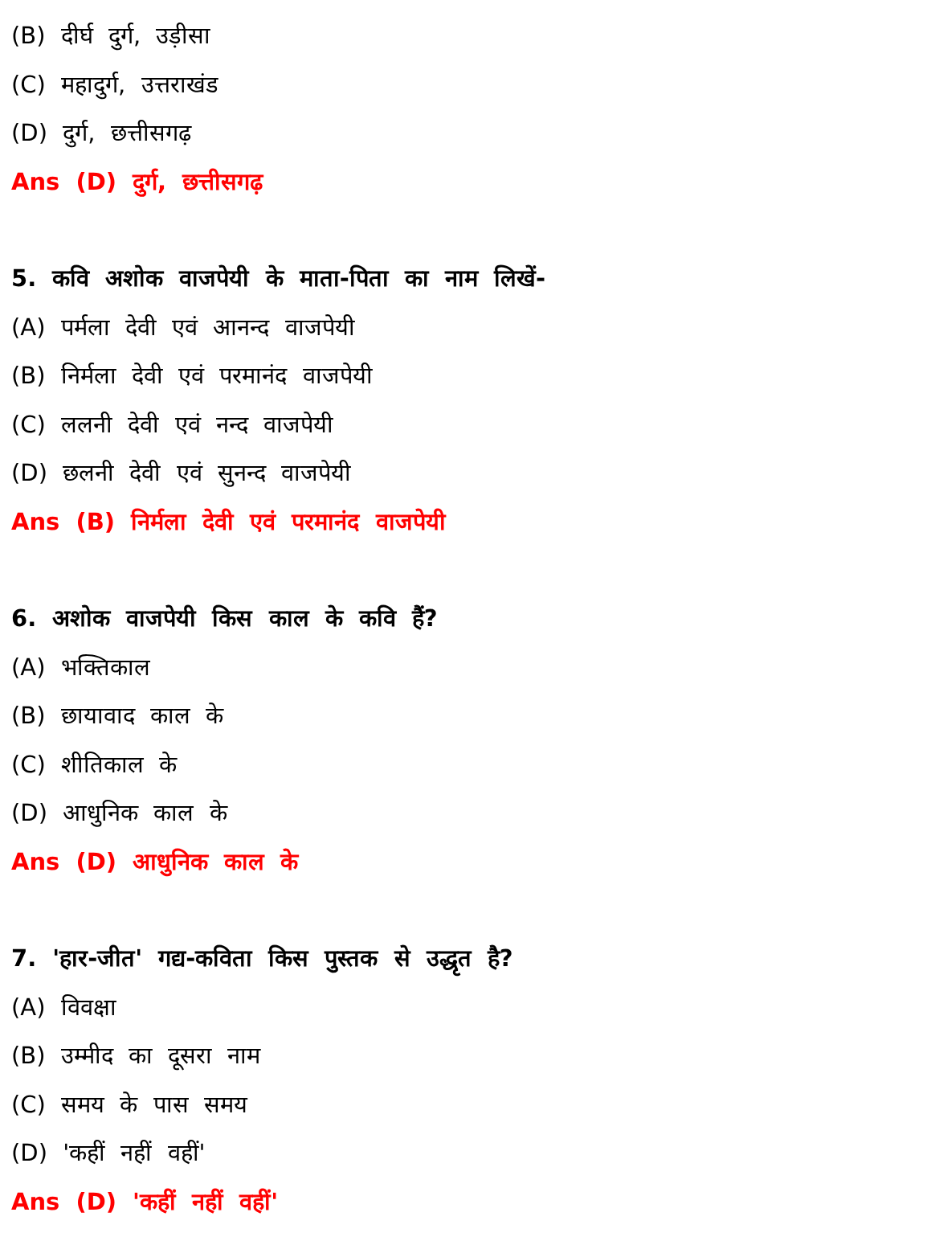(B) दीर्घ दुर्ग, उड़ीसा
(C) महादुर्ग, उत्तराखंड
(D) दुर्ग, छत्तीसगढ़
Ans (D) दुर्ग, छत्तीसगढ़
5. कवि अशोक वाजपेयी के माता-पिता का नाम लिखें-
(A) पर्मला देवी एवं आनन्द वाजपेयी
(B) निर्मला देवी एवं परमानंद वाजपेयी
(C) ललनी देवी एवं नन्द वाजपेयी
(D) छलनी देवी एवं सुनन्द वाजपेयी
Ans (B) निर्मला देवी एवं परमानंद वाजपेयी
6. अशोक वाजपेयी किस काल के कवि हैं?
(A) भक्तिकाल
(B) छायावाद काल के
(C) शीतिकाल के
(D) आधुनिक काल के
Ans (D) आधुनिक काल के
7. 'हार-जीत' गद्य-कविता किस पुस्तक से उद्धृत है?
(A) विवक्षा
(B) उम्मीद का दूसरा नाम
(C) समय के पास समय
(D) 'कहीं नहीं वहीं'
Ans (D) 'कहीं नहीं वहीं'